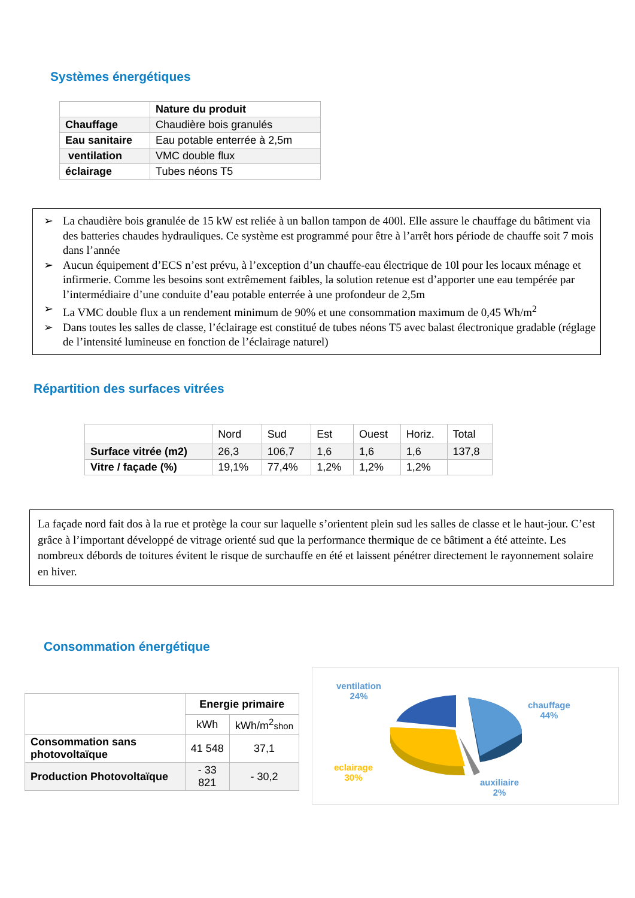Systèmes énergétiques
| | Nature du produit |
| Chauffage | Chaudière bois granulés |
| Eau sanitaire | Eau potable enterrée à 2,5m |
| ventilation | VMC double flux |
| éclairage | Tubes néons T5 |
➢ La chaudière bois granulée de 15 kW est reliée à un ballon tampon de 400l. Elle assure le chauffage du bâtiment via des batteries chaudes hydrauliques. Ce système est programmé pour être à l’arrêt hors période de chauffe soit 7 mois dans l’année
➢ Aucun équipement d’ECS n’est prévu, à l’exception d’un chauffe-eau électrique de 10l pour les locaux ménage et infirmerie. Comme les besoins sont extrêmement faibles, la solution retenue est d’apporter une eau tempérée par l’intermédiaire d’une conduite d’eau potable enterrée à une profondeur de 2,5m
➢ La VMC double flux a un rendement minimum de 90% et une consommation maximum de 0,45 Wh/m<sup>2</sup>
➢ Dans toutes les salles de classe, l’éclairage est constitué de tubes néons T5 avec balast électronique gradable (réglage de l’intensité lumineuse en fonction de l’éclairage naturel)
Répartition des surfaces vitrées
| | Nord | Sud | Est | Ouest | Horiz. | Total |
| Surface vitrée (m2) | 26,3 | 106,7 | 1,6 | 1,6 | 1,6 | 137,8 |
| Vitre / façade (%) | 19,1% | 77,4% | 1,2% | 1,2% | 1,2% | |
La façade nord fait dos à la rue et protège la cour sur laquelle s’orientent plein sud les salles de classe et le haut-jour. C’est grâce à l’important développé de vitrage orienté sud que la performance thermique de ce bâtiment a été atteinte. Les nombreux débords de toitures évitent le risque de surchauffe en été et laissent pénétrer directement le rayonnement solaire en hiver.
Consommation énergétique
| | Energie primaire | |
| | kWh | kWh/m<sup>2</sup> shon |
| Consommation sans photovoltaïque | 41 548 | 37,1 |
| Production Photovoltaïque | - 33 821 | - 30,2 |
ventilation
24%
chauffage
44%
eclairage
30%
auxiliaire
2%